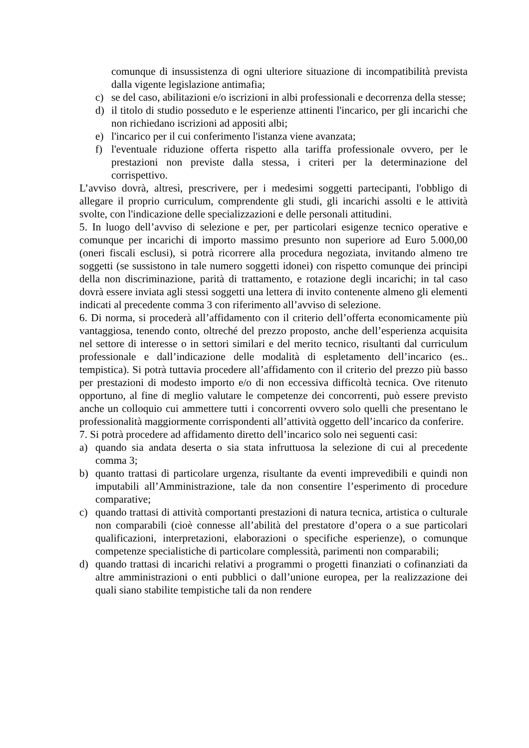comunque di insussistenza di ogni ulteriore situazione di incompatibilità prevista dalla vigente legislazione antimafia;
c) se del caso, abilitazioni e/o iscrizioni in albi professionali e decorrenza della stesse;
d) il titolo di studio posseduto e le esperienze attinenti l'incarico, per gli incarichi che non richiedano iscrizioni ad appositi albi;
e) l'incarico per il cui conferimento l'istanza viene avanzata;
f) l'eventuale riduzione offerta rispetto alla tariffa professionale ovvero, per le prestazioni non previste dalla stessa, i criteri per la determinazione del corrispettivo.
L’avviso dovrà, altresì, prescrivere, per i medesimi soggetti partecipanti, l'obbligo di allegare il proprio curriculum, comprendente gli studi, gli incarichi assolti e le attività svolte, con l'indicazione delle specializzazioni e delle personali attitudini.
5. In luogo dell’avviso di selezione e per, per particolari esigenze tecnico operative e comunque per incarichi di importo massimo presunto non superiore ad Euro 5.000,00 (oneri fiscali esclusi), si potrà ricorrere alla procedura negoziata, invitando almeno tre soggetti (se sussistono in tale numero soggetti idonei) con rispetto comunque dei principi della non discriminazione, parità di trattamento, e rotazione degli incarichi; in tal caso dovrà essere inviata agli stessi soggetti una lettera di invito contenente almeno gli elementi indicati al precedente comma 3 con riferimento all’avviso di selezione.
6. Di norma, si procederà all’affidamento con il criterio dell’offerta economicamente più vantaggiosa, tenendo conto, oltreché del prezzo proposto, anche dell’esperienza acquisita nel settore di interesse o in settori similari e del merito tecnico, risultanti dal curriculum professionale e dall’indicazione delle modalità di espletamento dell’incarico (es.. tempistica). Si potrà tuttavia procedere all’affidamento con il criterio del prezzo più basso per prestazioni di modesto importo e/o di non eccessiva difficoltà tecnica. Ove ritenuto opportuno, al fine di meglio valutare le competenze dei concorrenti, può essere previsto anche un colloquio cui ammettere tutti i concorrenti ovvero solo quelli che presentano le professionalità maggiormente corrispondenti all’attività oggetto dell’incarico da conferire.
7. Si potrà procedere ad affidamento diretto dell’incarico solo nei seguenti casi:
a) quando sia andata deserta o sia stata infruttuosa la selezione di cui al precedente comma 3;
b) quanto trattasi di particolare urgenza, risultante da eventi imprevedibili e quindi non imputabili all’Amministrazione, tale da non consentire l’esperimento di procedure comparative;
c) quando trattasi di attività comportanti prestazioni di natura tecnica, artistica o culturale non comparabili (cioè connesse all’abilità del prestatore d’opera o a sue particolari qualificazioni, interpretazioni, elaborazioni o specifiche esperienze), o comunque competenze specialistiche di particolare complessità, parimenti non comparabili;
d) quando trattasi di incarichi relativi a programmi o progetti finanziati o cofinanziati da altre amministrazioni o enti pubblici o dall’unione europea, per la realizzazione dei quali siano stabilite tempistiche tali da non rendere